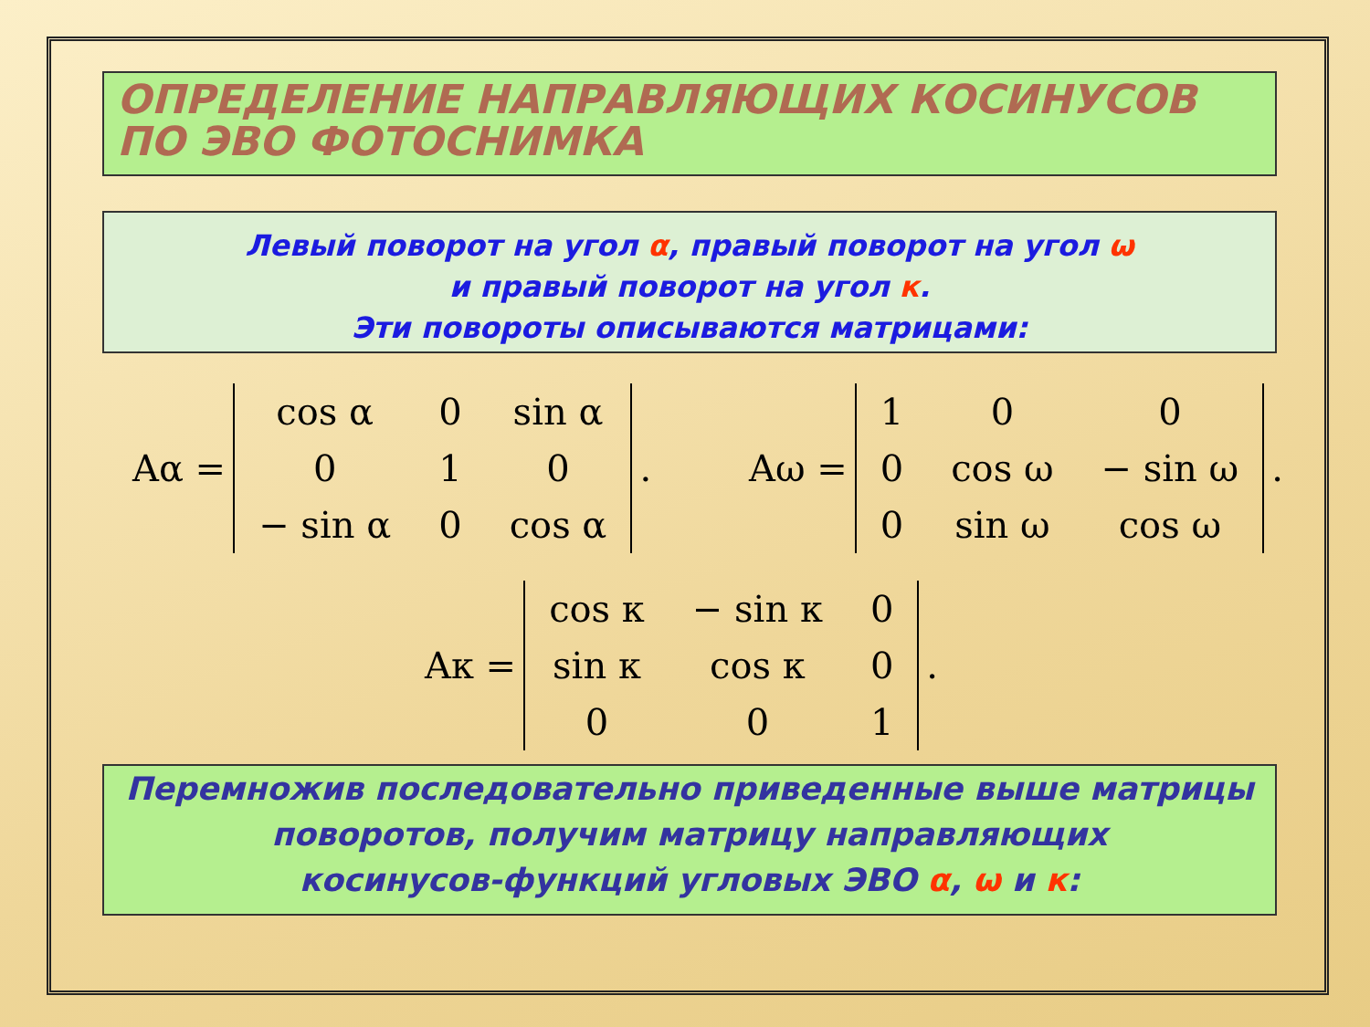ОПРЕДЕЛЕНИЕ НАПРАВЛЯЮЩИХ КОСИНУСОВ
ПО ЭВО ФОТОСНИМКА
Левый поворот на угол α, правый поворот на угол ω
и правый поворот на угол к.
Эти повороты описываются матрицами:
Aα =
| cos α | 0 | sin α |
| 0 | 1 | 0 |
| − sin α | 0 | cos α |
.
Aω =
| 1 | 0 | 0 |
| 0 | cos ω | − sin ω |
| 0 | sin ω | cos ω |
.
Aκ =
| cos κ | − sin κ | 0 |
| sin κ | cos κ | 0 |
| 0 | 0 | 1 |
.
Перемножив последовательно приведенные выше матрицы
поворотов, получим матрицу направляющих
косинусов-функций угловых ЭВО α, ω и к: